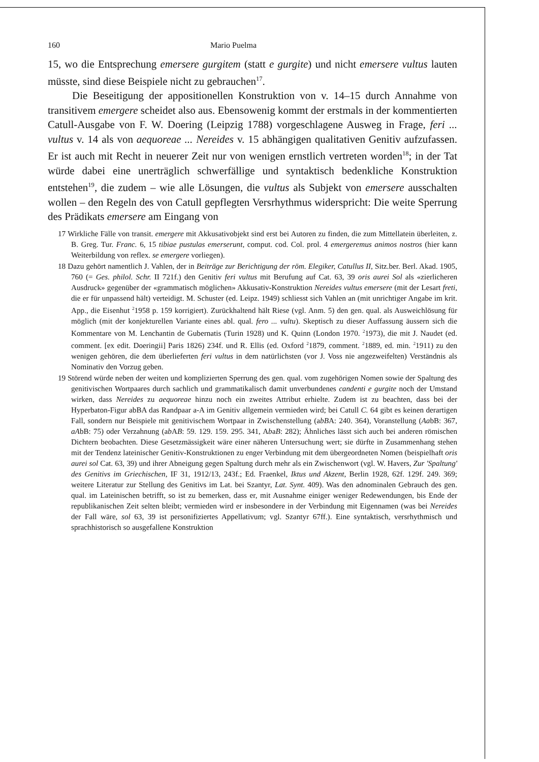160 Mario Puelma
15, wo die Entsprechung emersere gurgitem (statt e gurgite) und nicht emersere vultus lauten müsste, sind diese Beispiele nicht zu gebrauchen<sup>17</sup>.
Die Beseitigung der appositionellen Konstruktion von v. 14–15 durch Annahme von transitivem emergere scheidet also aus. Ebensowenig kommt der erstmals in der kommentierten Catull-Ausgabe von F. W. Doering (Leipzig 1788) vorgeschlagene Ausweg in Frage, feri ... vultus v. 14 als von aequoreae ... Nereides v. 15 abhängigen qualitativen Genitiv aufzufassen. Er ist auch mit Recht in neuerer Zeit nur von wenigen ernstlich vertreten worden<sup>18</sup>; in der Tat würde dabei eine unerträglich schwerfällige und syntaktisch bedenkliche Konstruktion entstehen<sup>19</sup>, die zudem – wie alle Lösungen, die vultus als Subjekt von emersere ausschalten wollen – den Regeln des von Catull gepflegten Versrhythmus widerspricht: Die weite Sperrung des Prädikats emersere am Eingang von
17 Wirkliche Fälle von transit. emergere mit Akkusativobjekt sind erst bei Autoren zu finden, die zum Mittellatein überleiten, z. B. Greg. Tur. Franc. 6, 15 tibiae pustulas emerserunt, comput. cod. Col. prol. 4 emergeremus animos nostros (hier kann Weiterbildung von reflex. se emergere vorliegen).
18 Dazu gehört namentlich J. Vahlen, der in Beiträge zur Berichtigung der röm. Elegiker, Catullus II, Sitz.ber. Berl. Akad. 1905, 760 (= Ges. philol. Schr. II 721f.) den Genitiv feri vultus mit Berufung auf Cat. 63, 39 oris aurei Sol als «zierlicheren Ausdruck» gegenüber der «grammatisch möglichen» Akkusativ-Konstruktion Nereides vultus emersere (mit der Lesart freti, die er für unpassend hält) verteidigt. M. Schuster (ed. Leipz. 1949) schliesst sich Vahlen an (mit unrichtiger Angabe im krit. App., die Eisenhut <sup>2</sup>1958 p. 159 korrigiert). Zurückhaltend hält Riese (vgl. Anm. 5) den gen. qual. als Ausweichlösung für möglich (mit der konjekturellen Variante eines abl. qual. fero ... vultu). Skeptisch zu dieser Auffassung äussern sich die Kommentare von M. Lenchantin de Gubernatis (Turin 1928) und K. Quinn (London 1970. <sup>2</sup>1973), die mit J. Naudet (ed. comment. [ex edit. Doeringii] Paris 1826) 234f. und R. Ellis (ed. Oxford <sup>2</sup>1879, comment. <sup>2</sup>1889, ed. min. <sup>2</sup>1911) zu den wenigen gehören, die dem überlieferten feri vultus in dem natürlichsten (vor J. Voss nie angezweifelten) Verständnis als Nominativ den Vorzug geben.
19 Störend würde neben der weiten und komplizierten Sperrung des gen. qual. vom zugehörigen Nomen sowie der Spaltung des genitivischen Wortpaares durch sachlich und grammatikalisch damit unverbundenes candenti e gurgite noch der Umstand wirken, dass Nereides zu aequoreae hinzu noch ein zweites Attribut erhielte. Zudem ist zu beachten, dass bei der Hyperbaton-Figur abBA das Randpaar a-A im Genitiv allgemein vermieden wird; bei Catull C. 64 gibt es keinen derartigen Fall, sondern nur Beispiele mit genitivischem Wortpaar in Zwischenstellung (abBA: 240. 364), Voranstellung (AabB: 367, aAbB: 75) oder Verzahnung (ab AB: 59. 129. 159. 295. 341, AbaB: 282); Ähnliches lässt sich auch bei anderen römischen Dichtern beobachten. Diese Gesetzmässigkeit wäre einer näheren Untersuchung wert; sie dürfte in Zusammenhang stehen mit der Tendenz lateinischer Genitiv-Konstruktionen zu enger Verbindung mit dem übergeordneten Nomen (beispielhaft oris aurei sol Cat. 63, 39) und ihrer Abneigung gegen Spaltung durch mehr als ein Zwischenwort (vgl. W. Havers, Zur 'Spaltung' des Genitivs im Griechischen, IF 31, 1912/13, 243f.; Ed. Fraenkel, Iktus und Akzent, Berlin 1928, 62f. 129f. 249. 369; weitere Literatur zur Stellung des Genitivs im Lat. bei Szantyr, Lat. Synt. 409). Was den adnominalen Gebrauch des gen. qual. im Lateinischen betrifft, so ist zu bemerken, dass er, mit Ausnahme einiger weniger Redewendungen, bis Ende der republikanischen Zeit selten bleibt; vermieden wird er insbesondere in der Verbindung mit Eigennamen (was bei Nereides der Fall wäre, sol 63, 39 ist personifiziertes Appellativum; vgl. Szantyr 67ff.). Eine syntaktisch, versrhythmisch und sprachhistorisch so ausgefallene Konstruktion